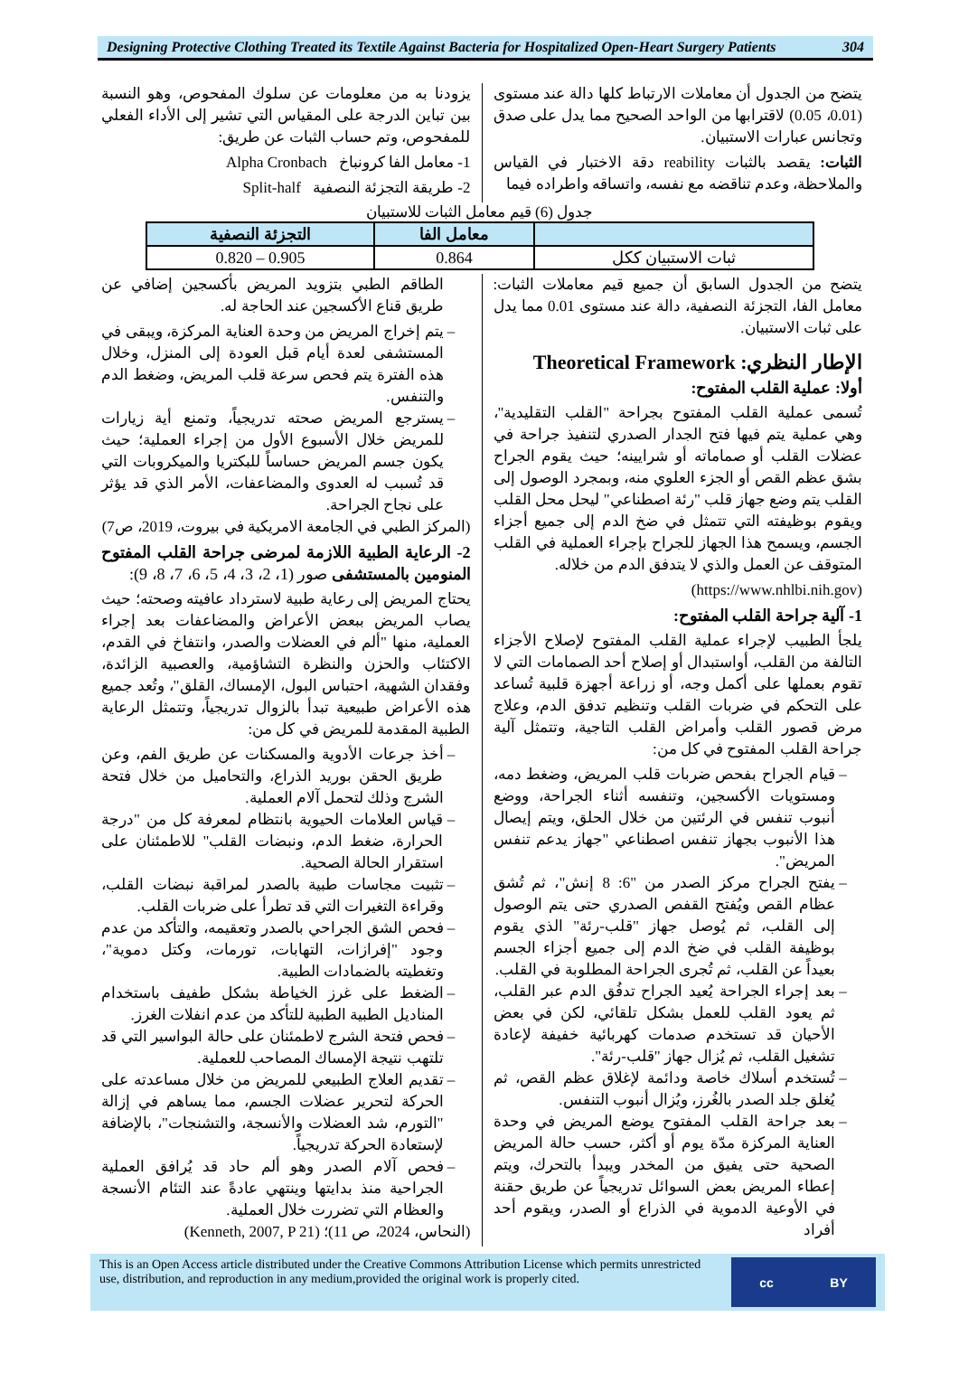Designing Protective Clothing Treated its Textile Against Bacteria for Hospitalized Open-Heart Surgery Patients 304
يتضح من الجدول أن معاملات الارتباط كلها دالة عند مستوى (0.01، 0.05) لاقترابها من الواحد الصحيح مما يدل على صدق وتجانس عبارات الاستبيان.
الثبات: يقصد بالثبات reability دقة الاختبار في القياس والملاحظة، وعدم تناقضه مع نفسه، واتساقه واطراده فيما
يزودنا به من معلومات عن سلوك المفحوص، وهو النسبة بين تباين الدرجة على المقياس التي تشير إلى الأداء الفعلي للمفحوص، وتم حساب الثبات عن طريق:
1- معامل الفا كرونباخ Alpha Cronbach
2- طريقة التجزئة النصفية Split-half
جدول (6) قيم معامل الثبات للاستبيان
| | معامل الفا | التجزئة النصفية |
| --- | --- | --- |
| ثبات الاستبيان ككل | 0.864 | 0.905 – 0.820 |
يتضح من الجدول السابق أن جميع قيم معاملات الثبات: معامل الفا، التجزئة النصفية، دالة عند مستوى 0.01 مما يدل على ثبات الاستبيان.
الإطار النظري: Theoretical Framework
أولا: عملية القلب المفتوح:
تُسمى عملية القلب المفتوح بجراحة "القلب التقليدية"، وهي عملية يتم فيها فتح الجدار الصدري لتنفيذ جراحة في عضلات القلب أو صماماته أو شرايينه؛ حيث يقوم الجراح بشق عظم القص أو الجزء العلوي منه، وبمجرد الوصول إلى القلب يتم وضع جهاز قلب "رئة اصطناعي" ليحل محل القلب ويقوم بوظيفته التي تتمثل في ضخ الدم إلى جميع أجزاء الجسم، ويسمح هذا الجهاز للجراح بإجراء العملية في القلب المتوقف عن العمل والذي لا يتدفق الدم من خلاله.
(https://www.nhlbi.nih.gov)
1- آلية جراحة القلب المفتوح:
يلجأ الطبيب لإجراء عملية القلب المفتوح لإصلاح الأجزاء التالفة من القلب، أواستبدال أو إصلاح أحد الصمامات التي لا تقوم بعملها على أكمل وجه، أو زراعة أجهزة قلبية تُساعد على التحكم في ضربات القلب وتنظيم تدفق الدم، وعلاج مرض قصور القلب وأمراض القلب التاجية، وتتمثل آلية جراحة القلب المفتوح في كل من:
قيام الجراح بفحص ضربات قلب المريض، وضغط دمه، ومستويات الأكسجين، وتنفسه أثناء الجراحة، ووضع أنبوب تنفس في الرئتين من خلال الحلق، ويتم إيصال هذا الأنبوب بجهاز تنفس اصطناعي "جهاز يدعم تنفس المريض".
يفتح الجراح مركز الصدر من "6: 8 إنش"، ثم تُشق عظام القص ويُفتح القفص الصدري حتى يتم الوصول إلى القلب، ثم يُوصل جهاز "قلب-رئة" الذي يقوم بوظيفة القلب في ضخ الدم إلى جميع أجزاء الجسم بعيداً عن القلب، ثم تُجرى الجراحة المطلوبة في القلب.
بعد إجراء الجراحة يُعيد الجراح تدفُق الدم عبر القلب، ثم يعود القلب للعمل بشكل تلقائي، لكن في بعض الأحيان قد تستخدم صدمات كهربائية خفيفة لإعادة تشغيل القلب، ثم يُزال جهاز "قلب-رئة".
تُستخدم أسلاك خاصة ودائمة لإغلاق عظم القص، ثم يُغلق جلد الصدر بالغُرز، ويُزال أنبوب التنفس.
بعد جراحة القلب المفتوح يوضع المريض في وحدة العناية المركزة مدّة يوم أو أكثر، حسب حالة المريض الصحية حتى يفيق من المخدر ويبدأ بالتحرك، ويتم إعطاء المريض بعض السوائل تدريجياً عن طريق حقنة في الأوعية الدموية في الذراع أو الصدر، ويقوم أحد أفراد
الطاقم الطبي بتزويد المريض بأكسجين إضافي عن طريق قناع الأكسجين عند الحاجة له.
يتم إخراج المريض من وحدة العناية المركزة، ويبقى في المستشفى لعدة أيام قبل العودة إلى المنزل، وخلال هذه الفترة يتم فحص سرعة قلب المريض، وضغط الدم والتنفس.
يسترجع المريض صحته تدريجياً، وتمنع أية زيارات للمريض خلال الأسبوع الأول من إجراء العملية؛ حيث يكون جسم المريض حساساً للبكتريا والميكروبات التي قد تُسبب له العدوى والمضاعفات، الأمر الذي قد يؤثر على نجاح الجراحة.
(المركز الطبي في الجامعة الامريكية في بيروت، 2019، ص7)
2- الرعاية الطبية اللازمة لمرضى جراحة القلب المفتوح المنومين بالمستشفى صور (1، 2، 3، 4، 5، 6، 7، 8، 9):
يحتاج المريض إلى رعاية طبية لاسترداد عافيته وصحته؛ حيث يصاب المريض ببعض الأعراض والمضاعفات بعد إجراء العملية، منها "ألم في العضلات والصدر، وانتفاخ في القدم، الاكتئاب والحزن والنظرة التشاؤمية، والعصبية الزائدة، وفقدان الشهية، احتباس البول، الإمساك، القلق"، وتُعد جميع هذه الأعراض طبيعية تبدأ بالزوال تدريجياً، وتتمثل الرعاية الطبية المقدمة للمريض في كل من:
أخذ جرعات الأدوية والمسكنات عن طريق الفم، وعن طريق الحقن بوريد الذراع، والتحاميل من خلال فتحة الشرج وذلك لتحمل آلام العملية.
قياس العلامات الحيوية بانتظام لمعرفة كل من "درجة الحرارة، ضغط الدم، ونبضات القلب" للاطمئنان على استقرار الحالة الصحية.
تثبيت مجاسات طبية بالصدر لمراقبة نبضات القلب، وقراءة التغيرات التي قد تطرأ على ضربات القلب.
فحص الشق الجراحي بالصدر وتعقيمه، والتأكد من عدم وجود "إفرازات، التهابات، تورمات، وكتل دموية"، وتغطيته بالضمادات الطبية.
الضغط على غرز الخياطة بشكل طفيف باستخدام المناديل الطبية الطبية للتأكد من عدم انفلات الغرز.
فحص فتحة الشرج لاطمئنان على حالة البواسير التي قد تلتهب نتيجة الإمساك المصاحب للعملية.
تقديم العلاج الطبيعي للمريض من خلال مساعدته على الحركة لتحرير عضلات الجسم، مما يساهم في إزالة "التورم، شد العضلات والأنسجة، والتشنجات"، بالإضافة لإستعادة الحركة تدريجياً.
فحص آلام الصدر وهو ألم حاد قد يُرافق العملية الجراحية منذ بدايتها وينتهي عادةً عند التئام الأنسجة والعظام التي تضررت خلال العملية.
(النحاس، 2024، ص 11)؛ (Kenneth, 2007, P 21)
This is an Open Access article distributed under the Creative Commons Attribution License which permits unrestricted use, distribution, and reproduction in any medium,provided the original work is properly cited.
cc BY